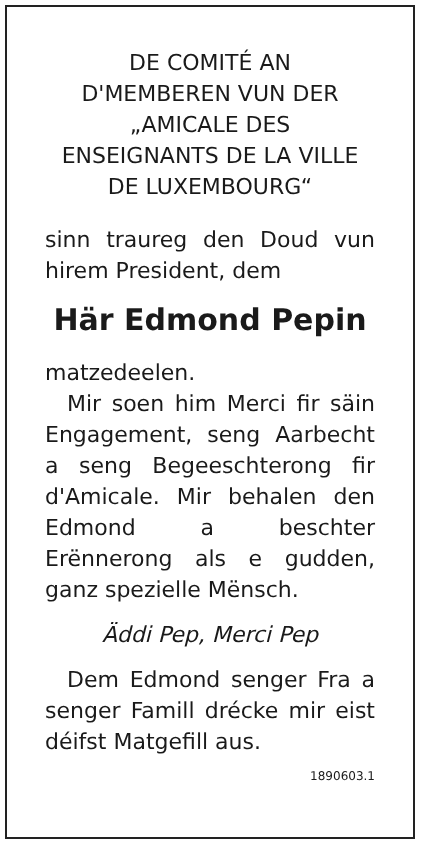DE COMITÉ AN
D'MEMBEREN VUN DER
„AMICALE DES
ENSEIGNANTS DE LA VILLE
DE LUXEMBOURG“
sinn traureg den Doud vun hirem President, dem
Här Edmond Pepin
matzedeelen.
Mir soen him Merci fir säin Engagement, seng Aarbecht a seng Begeeschterong fir d'Amicale. Mir behalen den Edmond a beschter Erënnerong als e gudden, ganz spezielle Mënsch.
Äddi Pep, Merci Pep
Dem Edmond senger Fra a senger Famill drécke mir eist déifst Matgefill aus.
1890603.1